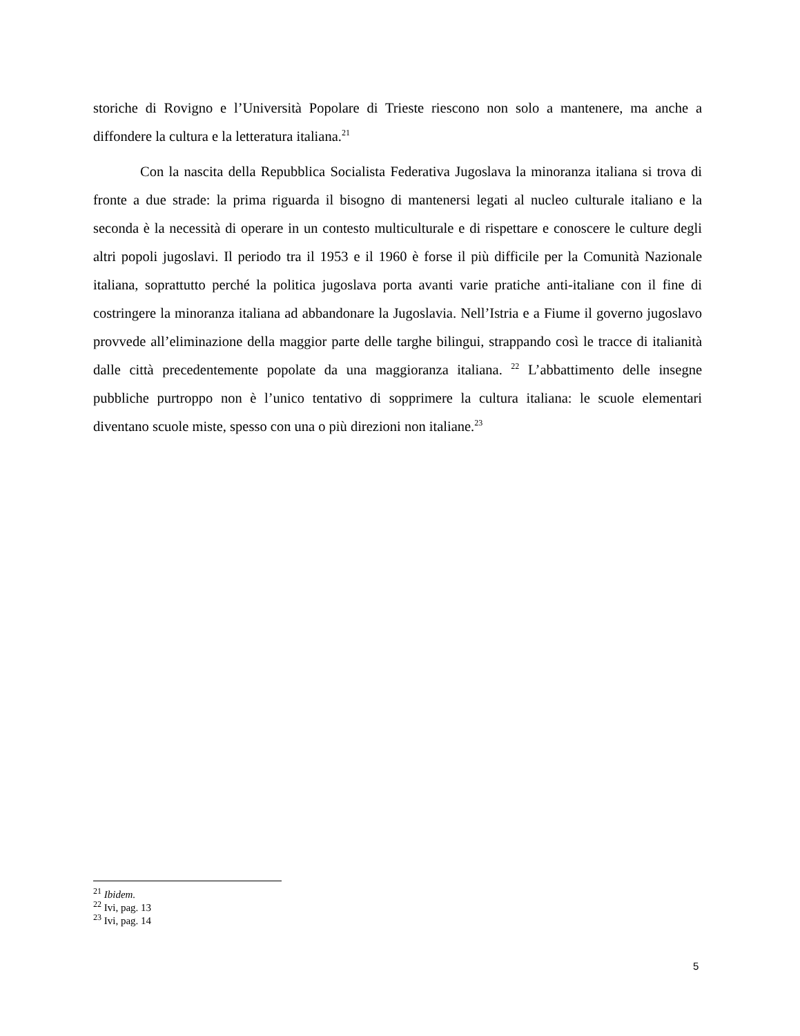storiche di Rovigno e l’Università Popolare di Trieste riescono non solo a mantenere, ma anche a diffondere la cultura e la letteratura italiana.<sup>21</sup>
Con la nascita della Repubblica Socialista Federativa Jugoslava la minoranza italiana si trova di fronte a due strade: la prima riguarda il bisogno di mantenersi legati al nucleo culturale italiano e la seconda è la necessità di operare in un contesto multiculturale e di rispettare e conoscere le culture degli altri popoli jugoslavi. Il periodo tra il 1953 e il 1960 è forse il più difficile per la Comunità Nazionale italiana, soprattutto perché la politica jugoslava porta avanti varie pratiche anti-italiane con il fine di costringere la minoranza italiana ad abbandonare la Jugoslavia. Nell’Istria e a Fiume il governo jugoslavo provvede all’eliminazione della maggior parte delle targhe bilingui, strappando così le tracce di italianità dalle città precedentemente popolate da una maggioranza italiana. <sup>22</sup> L’abbattimento delle insegne pubbliche purtroppo non è l’unico tentativo di sopprimere la cultura italiana: le scuole elementari diventano scuole miste, spesso con una o più direzioni non italiane.<sup>23</sup>
<sup>21</sup> Ibidem.
<sup>22</sup> Ivi, pag. 13
<sup>23</sup> Ivi, pag. 14
5